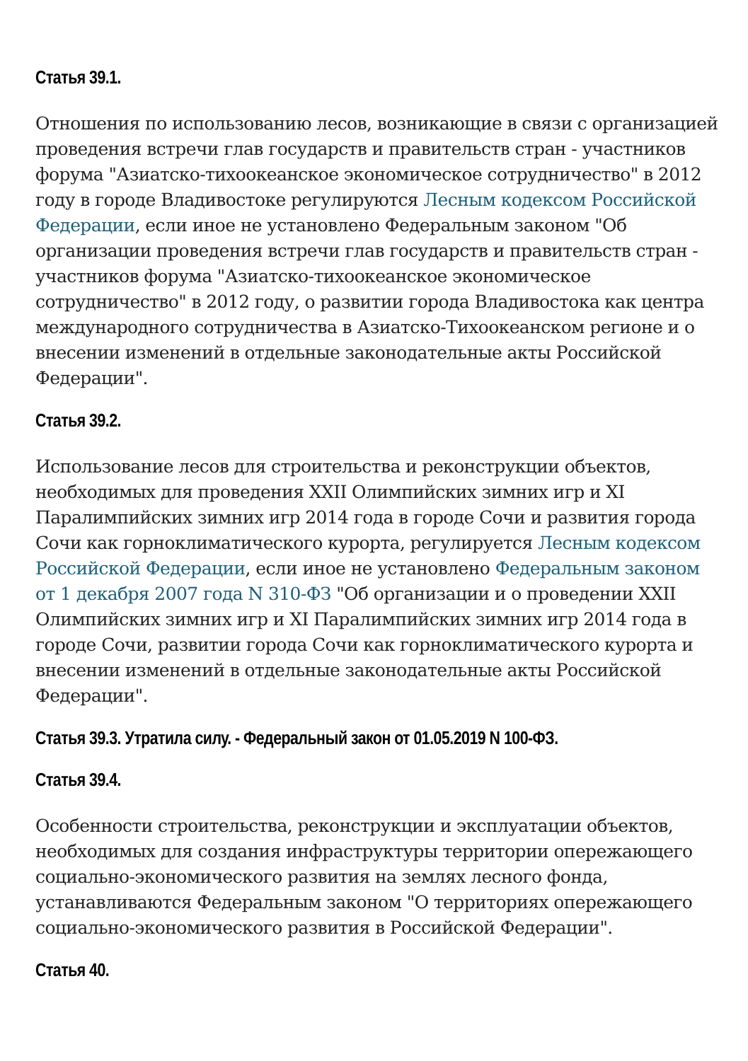Статья 39.1.
Отношения по использованию лесов, возникающие в связи с организацией проведения встречи глав государств и правительств стран - участников форума "Азиатско-тихоокеанское экономическое сотрудничество" в 2012 году в городе Владивостоке регулируются Лесным кодексом Российской Федерации, если иное не установлено Федеральным законом "Об организации проведения встречи глав государств и правительств стран - участников форума "Азиатско-тихоокеанское экономическое сотрудничество" в 2012 году, о развитии города Владивостока как центра международного сотрудничества в Азиатско-Тихоокеанском регионе и о внесении изменений в отдельные законодательные акты Российской Федерации".
Статья 39.2.
Использование лесов для строительства и реконструкции объектов, необходимых для проведения XXII Олимпийских зимних игр и XI Паралимпийских зимних игр 2014 года в городе Сочи и развития города Сочи как горноклиматического курорта, регулируется Лесным кодексом Российской Федерации, если иное не установлено Федеральным законом от 1 декабря 2007 года N 310-ФЗ "Об организации и о проведении XXII Олимпийских зимних игр и XI Паралимпийских зимних игр 2014 года в городе Сочи, развитии города Сочи как горноклиматического курорта и внесении изменений в отдельные законодательные акты Российской Федерации".
Статья 39.3. Утратила силу. - Федеральный закон от 01.05.2019 N 100-ФЗ.
Статья 39.4.
Особенности строительства, реконструкции и эксплуатации объектов, необходимых для создания инфраструктуры территории опережающего социально-экономического развития на землях лесного фонда, устанавливаются Федеральным законом "О территориях опережающего социально-экономического развития в Российской Федерации".
Статья 40.